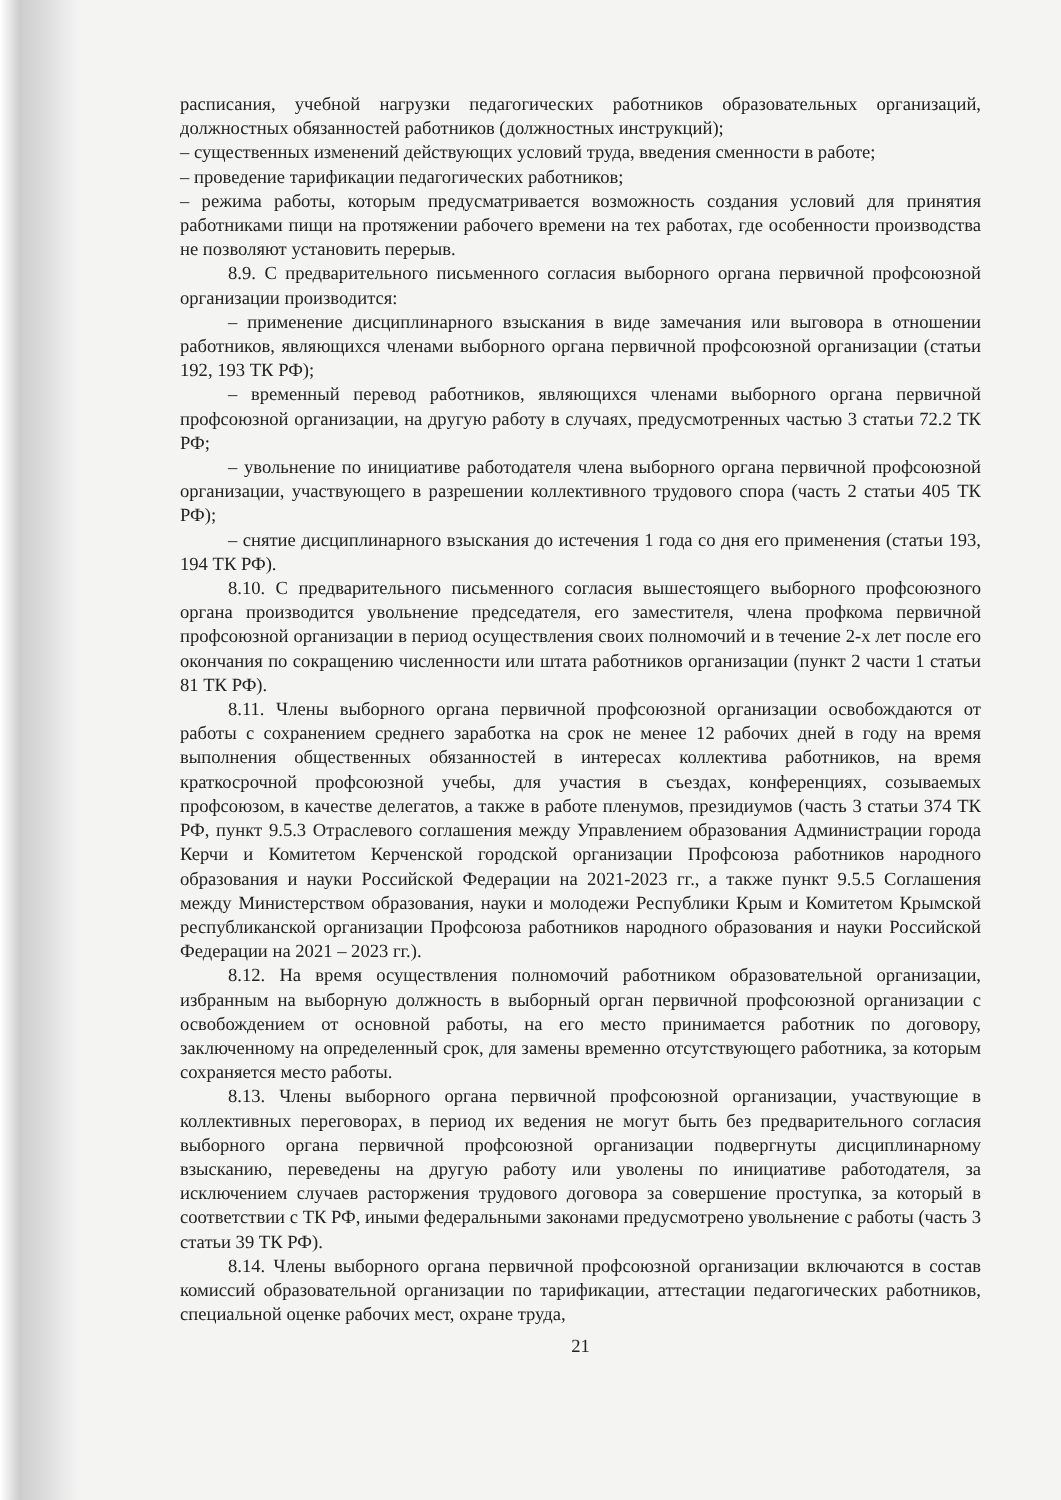расписания, учебной нагрузки педагогических работников образовательных организаций, должностных обязанностей работников (должностных инструкций);
– существенных изменений действующих условий труда, введения сменности в работе;
– проведение тарификации педагогических работников;
– режима работы, которым предусматривается возможность создания условий для принятия работниками пищи на протяжении рабочего времени на тех работах, где особенности производства не позволяют установить перерыв.
8.9. С предварительного письменного согласия выборного органа первичной профсоюзной организации производится:
– применение дисциплинарного взыскания в виде замечания или выговора в отношении работников, являющихся членами выборного органа первичной профсоюзной организации (статьи 192, 193 ТК РФ);
– временный перевод работников, являющихся членами выборного органа первичной профсоюзной организации, на другую работу в случаях, предусмотренных частью 3 статьи 72.2 ТК РФ;
– увольнение по инициативе работодателя члена выборного органа первичной профсоюзной организации, участвующего в разрешении коллективного трудового спора (часть 2 статьи 405 ТК РФ);
– снятие дисциплинарного взыскания до истечения 1 года со дня его применения (статьи 193, 194 ТК РФ).
8.10. С предварительного письменного согласия вышестоящего выборного профсоюзного органа производится увольнение председателя, его заместителя, члена профкома первичной профсоюзной организации в период осуществления своих полномочий и в течение 2-х лет после его окончания по сокращению численности или штата работников организации (пункт 2 части 1 статьи 81 ТК РФ).
8.11. Члены выборного органа первичной профсоюзной организации освобождаются от работы с сохранением среднего заработка на срок не менее 12 рабочих дней в году на время выполнения общественных обязанностей в интересах коллектива работников, на время краткосрочной профсоюзной учебы, для участия в съездах, конференциях, созываемых профсоюзом, в качестве делегатов, а также в работе пленумов, президиумов (часть 3 статьи 374 ТК РФ, пункт 9.5.3 Отраслевого соглашения между Управлением образования Администрации города Керчи и Комитетом Керченской городской организации Профсоюза работников народного образования и науки Российской Федерации на 2021-2023 гг., а также пункт 9.5.5 Соглашения между Министерством образования, науки и молодежи Республики Крым и Комитетом Крымской республиканской организации Профсоюза работников народного образования и науки Российской Федерации на 2021 – 2023 гг.).
8.12. На время осуществления полномочий работником образовательной организации, избранным на выборную должность в выборный орган первичной профсоюзной организации с освобождением от основной работы, на его место принимается работник по договору, заключенному на определенный срок, для замены временно отсутствующего работника, за которым сохраняется место работы.
8.13. Члены выборного органа первичной профсоюзной организации, участвующие в коллективных переговорах, в период их ведения не могут быть без предварительного согласия выборного органа первичной профсоюзной организации подвергнуты дисциплинарному взысканию, переведены на другую работу или уволены по инициативе работодателя, за исключением случаев расторжения трудового договора за совершение проступка, за который в соответствии с ТК РФ, иными федеральными законами предусмотрено увольнение с работы (часть 3 статьи 39 ТК РФ).
8.14. Члены выборного органа первичной профсоюзной организации включаются в состав комиссий образовательной организации по тарификации, аттестации педагогических работников, специальной оценке рабочих мест, охране труда,
21